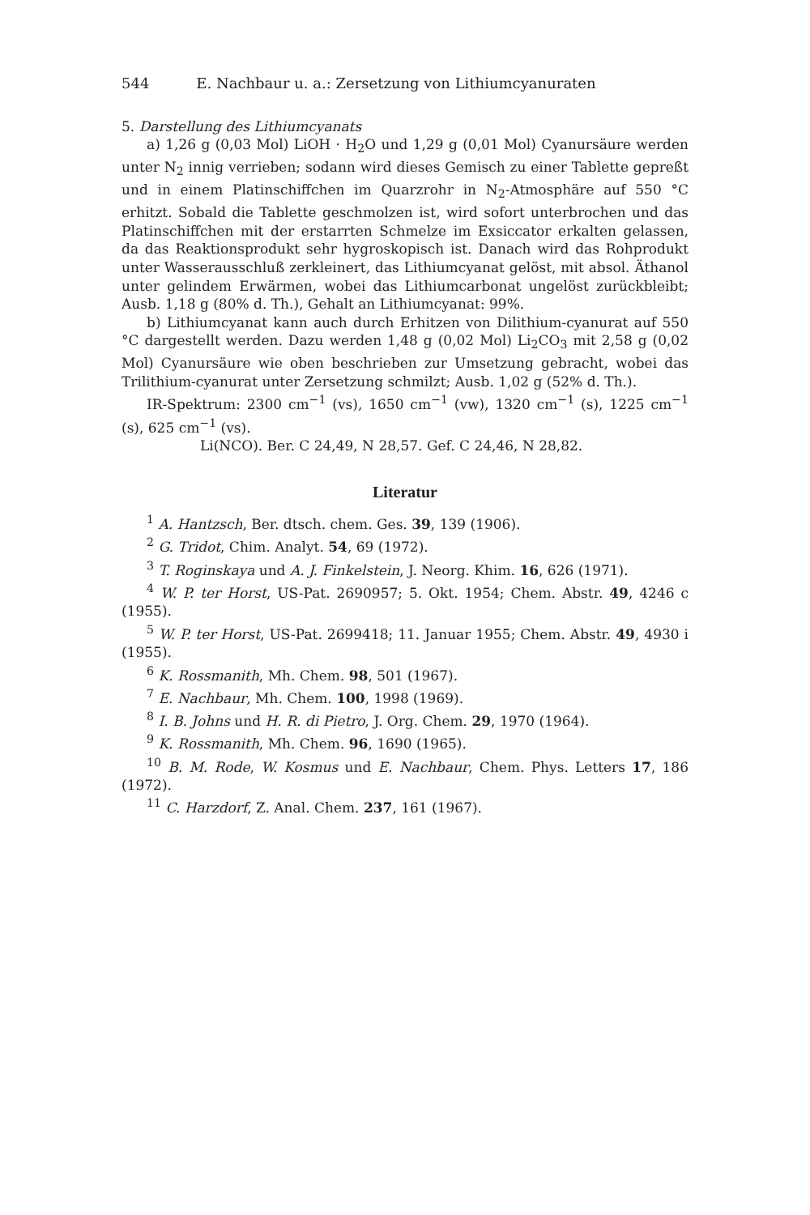544 E. Nachbaur u. a.: Zersetzung von Lithiumcyanuraten
5. Darstellung des Lithiumcyanats
a) 1,26 g (0,03 Mol) LiOH · H<sub>2</sub>O und 1,29 g (0,01 Mol) Cyanursäure werden unter N<sub>2</sub> innig verrieben; sodann wird dieses Gemisch zu einer Tablette gepreßt und in einem Platinschiffchen im Quarzrohr in N<sub>2</sub>-Atmosphäre auf 550 °C erhitzt. Sobald die Tablette geschmolzen ist, wird sofort unterbrochen und das Platinschiffchen mit der erstarrten Schmelze im Exsiccator erkalten gelassen, da das Reaktionsprodukt sehr hygroskopisch ist. Danach wird das Rohprodukt unter Wasserausschluß zerkleinert, das Lithiumcyanat gelöst, mit absol. Äthanol unter gelindem Erwärmen, wobei das Lithiumcarbonat ungelöst zurückbleibt; Ausb. 1,18 g (80% d. Th.), Gehalt an Lithiumcyanat: 99%.
b) Lithiumcyanat kann auch durch Erhitzen von Dilithium-cyanurat auf 550 °C dargestellt werden. Dazu werden 1,48 g (0,02 Mol) Li<sub>2</sub>CO<sub>3</sub> mit 2,58 g (0,02 Mol) Cyanursäure wie oben beschrieben zur Umsetzung gebracht, wobei das Trilithium-cyanurat unter Zersetzung schmilzt; Ausb. 1,02 g (52% d. Th.).
IR-Spektrum: 2300 cm<sup>−1</sup> (vs), 1650 cm<sup>−1</sup> (vw), 1320 cm<sup>−1</sup> (s), 1225 cm<sup>−1</sup> (s), 625 cm<sup>−1</sup> (vs).
Li(NCO). Ber. C 24,49, N 28,57. Gef. C 24,46, N 28,82.
Literatur
<sup>1</sup> A. Hantzsch, Ber. dtsch. chem. Ges. 39, 139 (1906).
<sup>2</sup> G. Tridot, Chim. Analyt. 54, 69 (1972).
<sup>3</sup> T. Roginskaya und A. J. Finkelstein, J. Neorg. Khim. 16, 626 (1971).
<sup>4</sup> W. P. ter Horst, US-Pat. 2690957; 5. Okt. 1954; Chem. Abstr. 49, 4246 c (1955).
<sup>5</sup> W. P. ter Horst, US-Pat. 2699418; 11. Januar 1955; Chem. Abstr. 49, 4930 i (1955).
<sup>6</sup> K. Rossmanith, Mh. Chem. 98, 501 (1967).
<sup>7</sup> E. Nachbaur, Mh. Chem. 100, 1998 (1969).
<sup>8</sup> I. B. Johns und H. R. di Pietro, J. Org. Chem. 29, 1970 (1964).
<sup>9</sup> K. Rossmanith, Mh. Chem. 96, 1690 (1965).
<sup>10</sup> B. M. Rode, W. Kosmus und E. Nachbaur, Chem. Phys. Letters 17, 186 (1972).
<sup>11</sup> C. Harzdorf, Z. Anal. Chem. 237, 161 (1967).